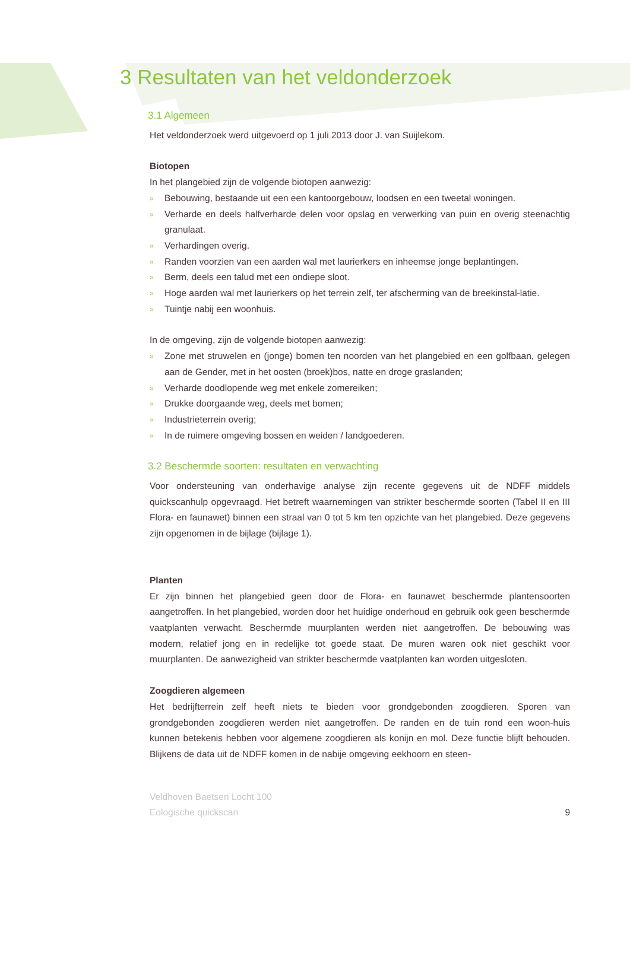3 Resultaten van het veldonderzoek
3.1 Algemeen
Het veldonderzoek werd uitgevoerd op 1 juli 2013 door J. van Suijlekom.
Biotopen
In het plangebied zijn de volgende biotopen aanwezig:
» Bebouwing, bestaande uit een een kantoorgebouw, loodsen en een tweetal woningen.
» Verharde en deels halfverharde delen voor opslag en verwerking van puin en overig steenachtig granulaat.
» Verhardingen overig.
» Randen voorzien van een aarden wal met laurierkers en inheemse jonge beplantingen.
» Berm, deels een talud met een ondiepe sloot.
» Hoge aarden wal met laurierkers op het terrein zelf, ter afscherming van de breekinstal-latie.
» Tuintje nabij een woonhuis.
In de omgeving, zijn de volgende biotopen aanwezig:
» Zone met struwelen en (jonge) bomen ten noorden van het plangebied en een golfbaan, gelegen aan de Gender, met in het oosten (broek)bos, natte en droge graslanden;
» Verharde doodlopende weg met enkele zomereiken;
» Drukke doorgaande weg, deels met bomen;
» Industrieterrein overig;
» In de ruimere omgeving bossen en weiden / landgoederen.
3.2 Beschermde soorten: resultaten en verwachting
Voor ondersteuning van onderhavige analyse zijn recente gegevens uit de NDFF middels quickscanhulp opgevraagd. Het betreft waarnemingen van strikter beschermde soorten (Tabel II en III Flora- en faunawet) binnen een straal van 0 tot 5 km ten opzichte van het plangebied. Deze gegevens zijn opgenomen in de bijlage (bijlage 1).
Planten
Er zijn binnen het plangebied geen door de Flora- en faunawet beschermde plantensoorten aangetroffen. In het plangebied, worden door het huidige onderhoud en gebruik ook geen beschermde vaatplanten verwacht. Beschermde muurplanten werden niet aangetroffen. De bebouwing was modern, relatief jong en in redelijke tot goede staat. De muren waren ook niet geschikt voor muurplanten. De aanwezigheid van strikter beschermde vaatplanten kan worden uitgesloten.
Zoogdieren algemeen
Het bedrijfterrein zelf heeft niets te bieden voor grondgebonden zoogdieren. Sporen van grondgebonden zoogdieren werden niet aangetroffen. De randen en de tuin rond een woon-huis kunnen betekenis hebben voor algemene zoogdieren als konijn en mol. Deze functie blijft behouden. Blijkens de data uit de NDFF komen in de nabije omgeving eekhoorn en steen-
Veldhoven Baetsen Locht 100
Eologische quickscan 9